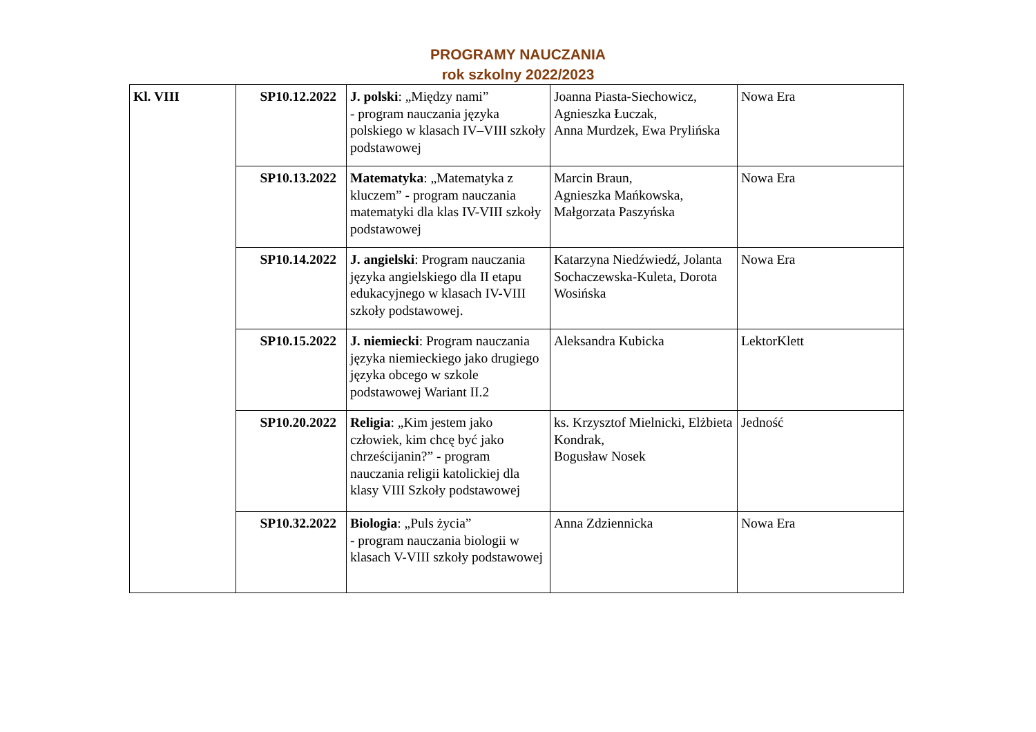PROGRAMY NAUCZANIA
rok szkolny 2022/2023
| Kl. VIII | SP10.12.2022 | J. polski : „Między nami” - program nauczania języka polskiego w klasach IV–VIII szkoły podstawowej | Joanna Piasta-Siechowicz, Agnieszka Łuczak, Anna Murdzek, Ewa Prylińska | Nowa Era |
| | SP10.13.2022 | Matematyka : „Matematyka z kluczem” - program nauczania matematyki dla klas IV-VIII szkoły podstawowej | Marcin Braun, Agnieszka Mańkowska, Małgorzata Paszyńska | Nowa Era |
| | SP10.14.2022 | J. angielski : Program nauczania języka angielskiego dla II etapu edukacyjnego w klasach IV-VIII szkoły podstawowej. | Katarzyna Niedźwiedź, Jolanta Sochaczewska-Kuleta, Dorota Wosińska | Nowa Era |
| | SP10.15.2022 | J. niemiecki : Program nauczania języka niemieckiego jako drugiego języka obcego w szkole podstawowej Wariant II.2 | Aleksandra Kubicka | LektorKlett |
| | SP10.20.2022 | Religia : „Kim jestem jako człowiek, kim chcę być jako chrześcijanin?” - program nauczania religii katolickiej dla klasy VIII Szkoły podstawowej | ks. Krzysztof Mielnicki, Elżbieta Kondrak, Bogusław Nosek | Jedność |
| | SP10.32.2022 | Biologia : „Puls życia” - program nauczania biologii w klasach V-VIII szkoły podstawowej | Anna Zdziennicka | Nowa Era |